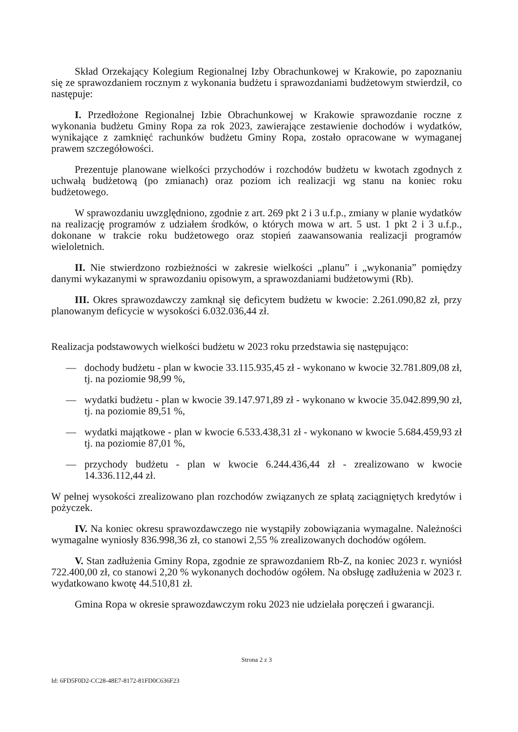Skład Orzekający Kolegium Regionalnej Izby Obrachunkowej w Krakowie, po zapoznaniu się ze sprawozdaniem rocznym z wykonania budżetu i sprawozdaniami budżetowym stwierdził, co następuje:
I. Przedłożone Regionalnej Izbie Obrachunkowej w Krakowie sprawozdanie roczne z wykonania budżetu Gminy Ropa za rok 2023, zawierające zestawienie dochodów i wydatków, wynikające z zamknięć rachunków budżetu Gminy Ropa, zostało opracowane w wymaganej prawem szczegółowości.
Prezentuje planowane wielkości przychodów i rozchodów budżetu w kwotach zgodnych z uchwałą budżetową (po zmianach) oraz poziom ich realizacji wg stanu na koniec roku budżetowego.
W sprawozdaniu uwzględniono, zgodnie z art. 269 pkt 2 i 3 u.f.p., zmiany w planie wydatków na realizację programów z udziałem środków, o których mowa w art. 5 ust. 1 pkt 2 i 3 u.f.p., dokonane w trakcie roku budżetowego oraz stopień zaawansowania realizacji programów wieloletnich.
II. Nie stwierdzono rozbieżności w zakresie wielkości „planu” i „wykonania” pomiędzy danymi wykazanymi w sprawozdaniu opisowym, a sprawozdaniami budżetowymi (Rb).
III. Okres sprawozdawczy zamknął się deficytem budżetu w kwocie: 2.261.090,82 zł, przy planowanym deficycie w wysokości 6.032.036,44 zł.
Realizacja podstawowych wielkości budżetu w 2023 roku przedstawia się następująco:
— dochody budżetu - plan w kwocie 33.115.935,45 zł - wykonano w kwocie 32.781.809,08 zł, tj. na poziomie 98,99 %,
— wydatki budżetu - plan w kwocie 39.147.971,89 zł - wykonano w kwocie 35.042.899,90 zł, tj. na poziomie 89,51 %,
— wydatki majątkowe - plan w kwocie 6.533.438,31 zł - wykonano w kwocie 5.684.459,93 zł tj. na poziomie 87,01 %,
— przychody budżetu - plan w kwocie 6.244.436,44 zł - zrealizowano w kwocie 14.336.112,44 zł.
W pełnej wysokości zrealizowano plan rozchodów związanych ze spłatą zaciągniętych kredytów i pożyczek.
IV. Na koniec okresu sprawozdawczego nie wystąpiły zobowiązania wymagalne. Należności wymagalne wyniosły 836.998,36 zł, co stanowi 2,55 % zrealizowanych dochodów ogółem.
V. Stan zadłużenia Gminy Ropa, zgodnie ze sprawozdaniem Rb-Z, na koniec 2023 r. wyniósł 722.400,00 zł, co stanowi 2,20 % wykonanych dochodów ogółem. Na obsługę zadłużenia w 2023 r. wydatkowano kwotę 44.510,81 zł.
Gmina Ropa w okresie sprawozdawczym roku 2023 nie udzielała poręczeń i gwarancji.
Strona 2 z 3
Id: 6FD5F0D2-CC28-48E7-8172-81FD0C636F23